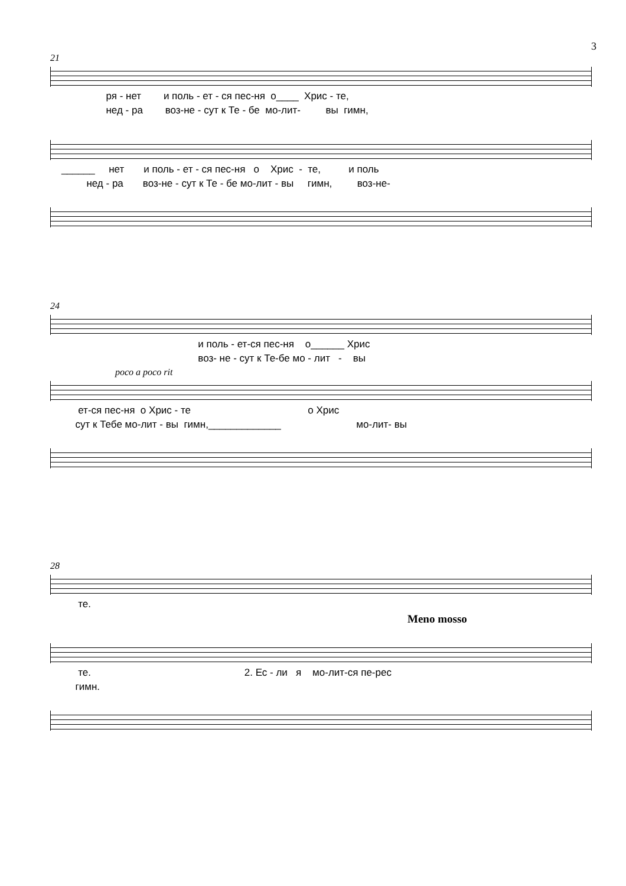3
21
ря - нет и поль - ет - ся пес-ня о____ Хрис - те,
нед - ра воз-не - сут к Те - бе мо-лит- вы гимн,
______ нет и поль - ет - ся пес-ня о Хрис - те, и поль
нед - ра воз-не - сут к Те - бе мо-лит - вы гимн, воз-не-
24
и поль - ет-ся пес-ня о______ Хрис
воз- не - сут к Те-бе мо - лит - вы
poco a poco rit
ет-ся пес-ня о Хрис - те о Хрис
сут к Тебе мо-лит - вы гимн,_____________ мо-лит- вы
28
те.
Meno mosso
те. 2. Ес - ли я мо-лит-ся пе-рес
гимн.